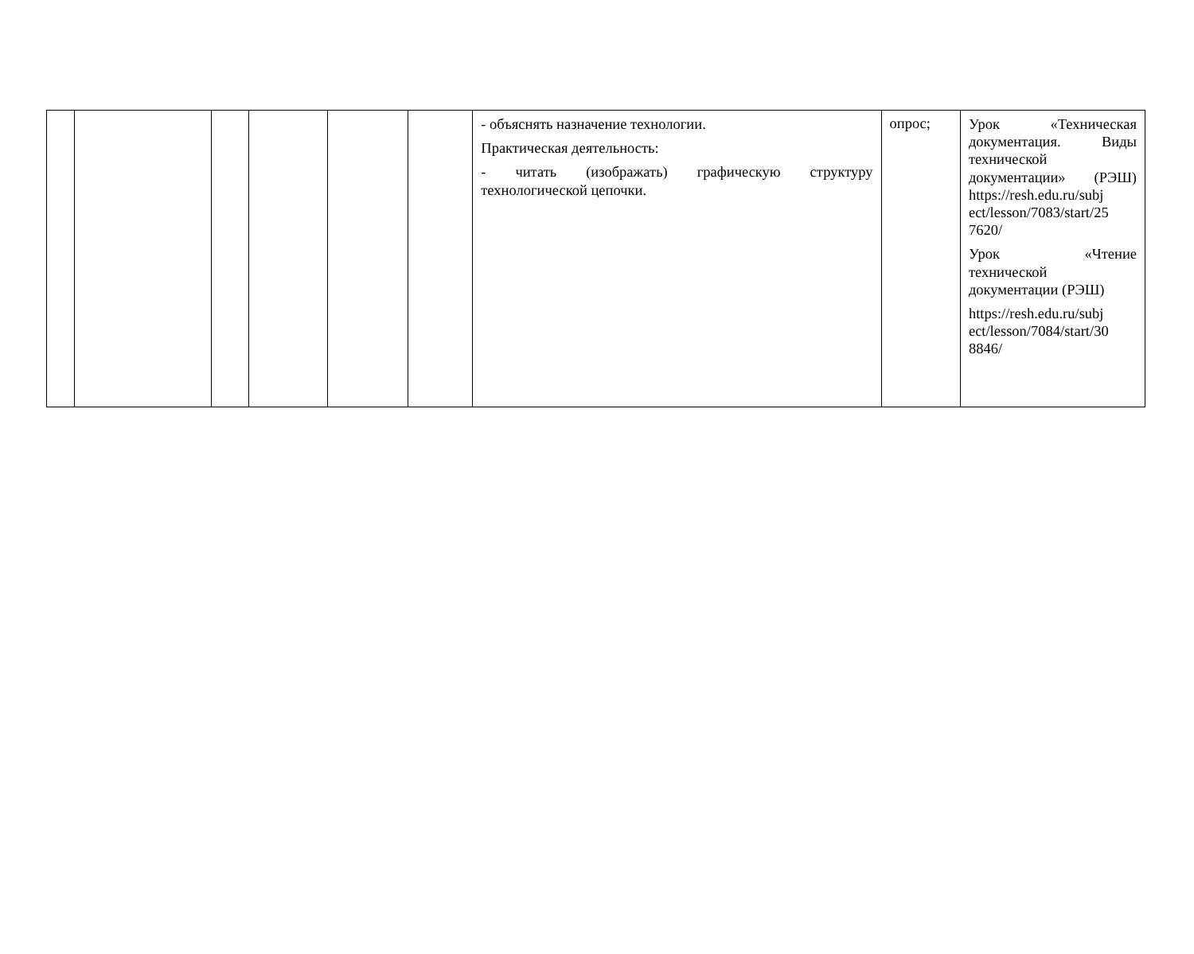| | | | | | | - объяснять назначение технологии. Практическая деятельность: - читать (изображать) графическую структуру технологической цепочки. | опрос; | Урок «Техническая документация. Виды технической документации» (РЭШ) https://resh.edu.ru/subj ect/lesson/7083/start/25 7620/ Урок «Чтение технической документации (РЭШ) https://resh.edu.ru/subj ect/lesson/7084/start/30 8846/ |